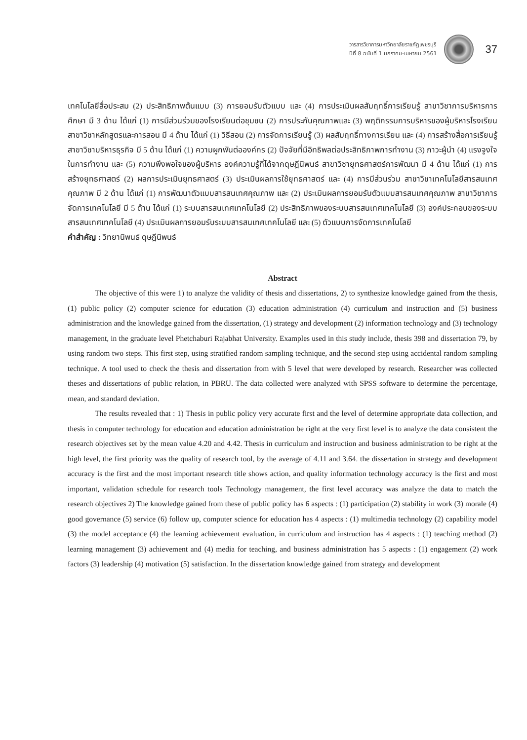วารสารวิชาการมหาวิทยาลัยราชภัฏเพชรบุรี
ปีที่ 8 ฉบับที่ 1 มกราคม-เมษายน 2561
37
เทคโนโลยีสื่อประสม (2) ประสิทธิภาพต้นแบบ (3) การยอมรับตัวแบบ และ (4) การประเมินผลสัมฤทธิ์การเรียนรู้ สาขาวิชาการบริหารการศึกษา มี 3 ด้าน ได้แก่ (1) การมีส่วนร่วมของโรงเรียนต่อชุมชน (2) การประกันคุณภาพและ (3) พฤติกรรมการบริหารของผู้บริหารโรงเรียน สาขาวิชาหลักสูตรและการสอน มี 4 ด้าน ได้แก่ (1) วิธีสอน (2) การจัดการเรียนรู้ (3) ผลสัมฤทธิ์ทางการเรียน และ (4) การสร้างสื่อการเรียนรู้ สาขาวิชาบริหารธุรกิจ มี 5 ด้าน ได้แก่ (1) ความผูกพันต่อองค์กร (2) ปัจจัยที่มีอิทธิพลต่อประสิทธิภาพการทำงาน (3) ภาวะผู้นำ (4) แรงจูงใจในการทำงาน และ (5) ความพึงพอใจของผู้บริหาร องค์ความรู้ที่ได้จากดุษฎีนิพนธ์ สาขาวิชายุทธศาสตร์การพัฒนา มี 4 ด้าน ได้แก่ (1) การสร้างยุทธศาสตร์ (2) ผลการประเมินยุทธศาสตร์ (3) ประเมินผลการใช้ยุทธศาสตร์ และ (4) การมีส่วนร่วม สาขาวิชาเทคโนโลยีสารสนเทศคุณภาพ มี 2 ด้าน ได้แก่ (1) การพัฒนาตัวแบบสารสนเทศคุณภาพ และ (2) ประเมินผลการยอมรับตัวแบบสารสนเทศคุณภาพ สาขาวิชาการจัดการเทคโนโลยี มี 5 ด้าน ได้แก่ (1) ระบบสารสนเทศเทคโนโลยี (2) ประสิทธิภาพของระบบสารสนเทศเทคโนโลยี (3) องค์ประกอบของระบบสารสนเทศเทคโนโลยี (4) ประเมินผลการยอมรับระบบสารสนเทศเทคโนโลยี และ (5) ตัวแบบการจัดการเทคโนโลยี
คำสำคัญ : วิทยานิพนธ์ ดุษฎีนิพนธ์
Abstract
The objective of this were 1) to analyze the validity of thesis and dissertations, 2) to synthesize knowledge gained from the thesis, (1) public policy (2) computer science for education (3) education administration (4) curriculum and instruction and (5) business administration and the knowledge gained from the dissertation, (1) strategy and development (2) information technology and (3) technology management, in the graduate level Phetchaburi Rajabhat University. Examples used in this study include, thesis 398 and dissertation 79, by using random two steps. This first step, using stratified random sampling technique, and the second step using accidental random sampling technique. A tool used to check the thesis and dissertation from with 5 level that were developed by research. Researcher was collected theses and dissertations of public relation, in PBRU. The data collected were analyzed with SPSS software to determine the percentage, mean, and standard deviation.
The results revealed that : 1) Thesis in public policy very accurate first and the level of determine appropriate data collection, and thesis in computer technology for education and education administration be right at the very first level is to analyze the data consistent the research objectives set by the mean value 4.20 and 4.42. Thesis in curriculum and instruction and business administration to be right at the high level, the first priority was the quality of research tool, by the average of 4.11 and 3.64. the dissertation in strategy and development accuracy is the first and the most important research title shows action, and quality information technology accuracy is the first and most important, validation schedule for research tools Technology management, the first level accuracy was analyze the data to match the research objectives 2) The knowledge gained from these of public policy has 6 aspects : (1) participation (2) stability in work (3) morale (4) good governance (5) service (6) follow up, computer science for education has 4 aspects : (1) multimedia technology (2) capability model (3) the model acceptance (4) the learning achievement evaluation, in curriculum and instruction has 4 aspects : (1) teaching method (2) learning management (3) achievement and (4) media for teaching, and business administration has 5 aspects : (1) engagement (2) work factors (3) leadership (4) motivation (5) satisfaction. In the dissertation knowledge gained from strategy and development